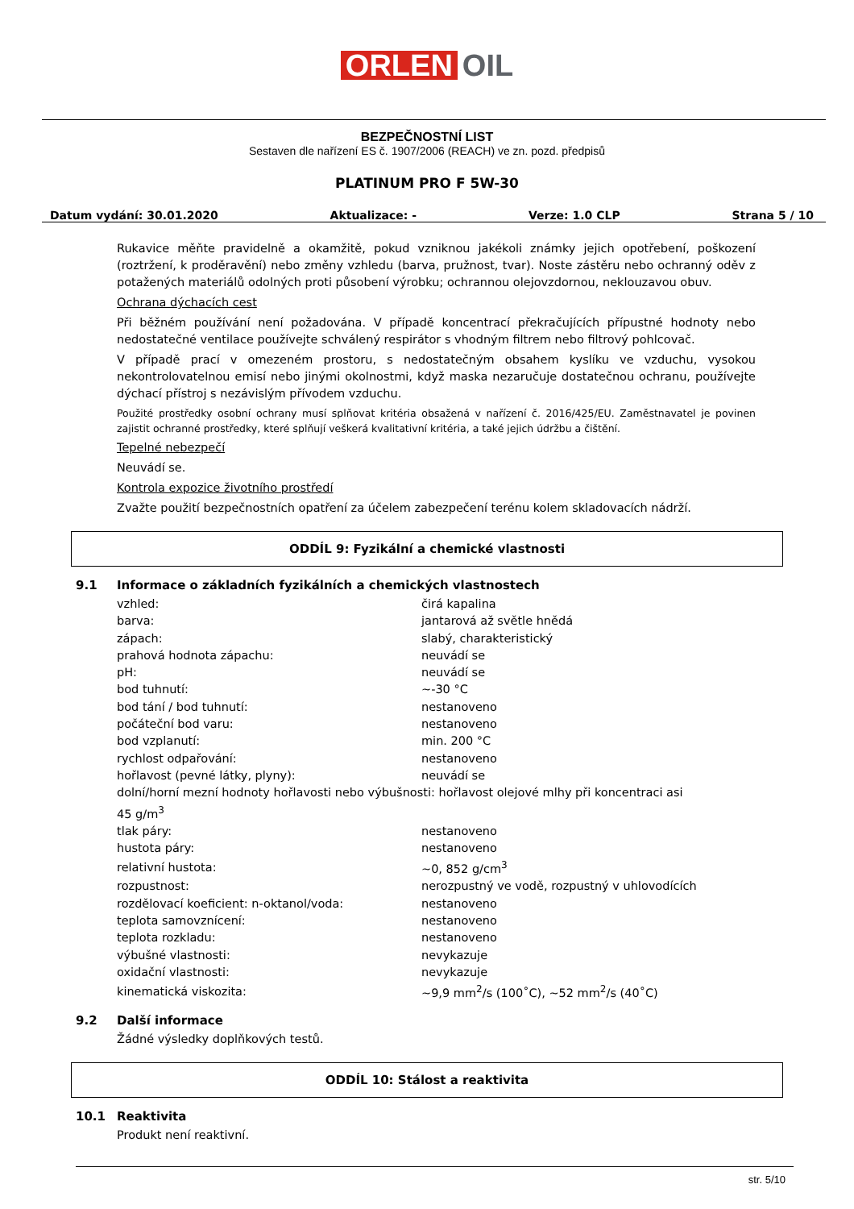ORLEN OIL
BEZPEČNOSTNÍ LIST
Sestaven dle nařízení ES č. 1907/2006 (REACH) ve zn. pozd. předpisů
PLATINUM PRO F 5W-30
Datum vydání: 30.01.2020 Aktualizace: - Verze: 1.0 CLP Strana 5 / 10
Rukavice měňte pravidelně a okamžitě, pokud vzniknou jakékoli známky jejich opotřebení, poškození (roztržení, k proděravění) nebo změny vzhledu (barva, pružnost, tvar). Noste zástěru nebo ochranný oděv z potažených materiálů odolných proti působení výrobku; ochrannou olejovzdornou, neklouzavou obuv.
Ochrana dýchacích cest
Při běžném používání není požadována. V případě koncentrací překračujících přípustné hodnoty nebo nedostatečné ventilace používejte schválený respirátor s vhodným filtrem nebo filtrový pohlcovač.
V případě prací v omezeném prostoru, s nedostatečným obsahem kyslíku ve vzduchu, vysokou nekontrolovatelnou emisí nebo jinými okolnostmi, když maska nezaručuje dostatečnou ochranu, používejte dýchací přístroj s nezávislým přívodem vzduchu.
Použité prostředky osobní ochrany musí splňovat kritéria obsažená v nařízení č. 2016/425/EU. Zaměstnavatel je povinen zajistit ochranné prostředky, které splňují veškerá kvalitativní kritéria, a také jejich údržbu a čištění.
Tepelné nebezpečí
Neuvádí se.
Kontrola expozice životního prostředí
Zvažte použití bezpečnostních opatření za účelem zabezpečení terénu kolem skladovacích nádrží.
ODDÍL 9: Fyzikální a chemické vlastnosti
9.1 Informace o základních fyzikálních a chemických vlastnostech
| vzhled: | čirá kapalina |
| barva: | jantarová až světle hnědá |
| zápach: | slabý, charakteristický |
| prahová hodnota zápachu: | neuvádí se |
| pH: | neuvádí se |
| bod tuhnutí: | ~-30 °C |
| bod tání / bod tuhnutí: | nestanoveno |
| počáteční bod varu: | nestanoveno |
| bod vzplanutí: | min. 200 °C |
| rychlost odpařování: | nestanoveno |
| hořlavost (pevné látky, plyny): | neuvádí se |
| dolní/horní mezní hodnoty hořlavosti nebo výbušnosti: hořlavost olejové mlhy při koncentraci asi 45 g/m<sup>3</sup> | |
| tlak páry: | nestanoveno |
| hustota páry: | nestanoveno |
| relativní hustota: | ~0, 852 g/cm<sup>3</sup> |
| rozpustnost: | nerozpustný ve vodě, rozpustný v uhlovodících |
| rozdělovací koeficient: n-oktanol/voda: | nestanoveno |
| teplota samovznícení: | nestanoveno |
| teplota rozkladu: | nestanoveno |
| výbušné vlastnosti: | nevykazuje |
| oxidační vlastnosti: | nevykazuje |
| kinematická viskozita: | ~9,9 mm<sup>2</sup>/s (100˚C), ~52 mm<sup>2</sup>/s (40˚C) |
9.2 Další informace
Žádné výsledky doplňkových testů.
ODDÍL 10: Stálost a reaktivita
10.1 Reaktivita
Produkt není reaktivní.
str. 5/10